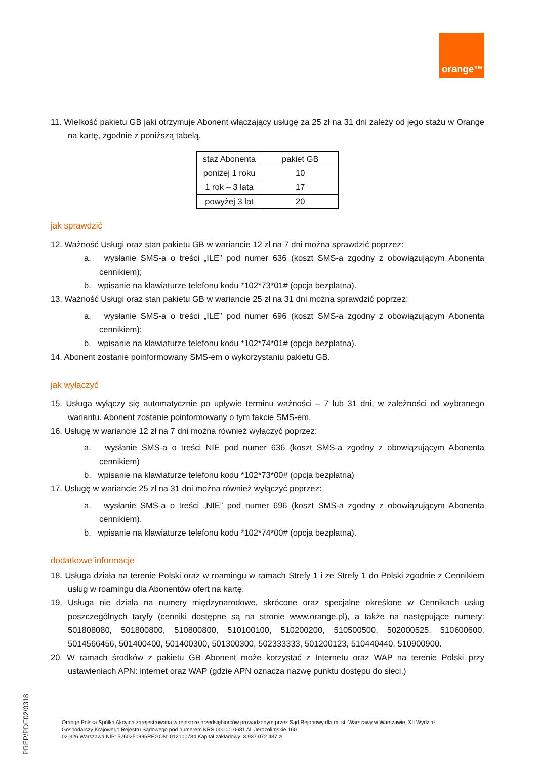orange™
11. Wielkość pakietu GB jaki otrzymuje Abonent włączający usługę za 25 zł na 31 dni zależy od jego stażu w Orange na kartę, zgodnie z poniższą tabelą.
| staż Abonenta | pakiet GB |
| poniżej 1 roku | 10 |
| 1 rok – 3 lata | 17 |
| powyżej 3 lat | 20 |
jak sprawdzić
12. Ważność Usługi oraz stan pakietu GB w wariancie 12 zł na 7 dni można sprawdzić poprzez:
a. wysłanie SMS-a o treści „ILE” pod numer 636 (koszt SMS-a zgodny z obowiązującym Abonenta cennikiem);
b. wpisanie na klawiaturze telefonu kodu *102*73*01# (opcja bezpłatna).
13. Ważność Usługi oraz stan pakietu GB w wariancie 25 zł na 31 dni można sprawdzić poprzez:
a. wysłanie SMS-a o treści „ILE” pod numer 696 (koszt SMS-a zgodny z obowiązującym Abonenta cennikiem);
b. wpisanie na klawiaturze telefonu kodu *102*74*01# (opcja bezpłatna).
14. Abonent zostanie poinformowany SMS-em o wykorzystaniu pakietu GB.
jak wyłączyć
15. Usługa wyłączy się automatycznie po upływie terminu ważności – 7 lub 31 dni, w zależności od wybranego wariantu. Abonent zostanie poinformowany o tym fakcie SMS-em.
16. Usługę w wariancie 12 zł na 7 dni można również wyłączyć poprzez:
a. wysłanie SMS-a o treści NIE pod numer 636 (koszt SMS-a zgodny z obowiązującym Abonenta cennikiem)
b. wpisanie na klawiaturze telefonu kodu *102*73*00# (opcja bezpłatna)
17. Usługę w wariancie 25 zł na 31 dni można również wyłączyć poprzez:
a. wysłanie SMS-a o treści „NIE” pod numer 696 (koszt SMS-a zgodny z obowiązującym Abonenta cennikiem).
b. wpisanie na klawiaturze telefonu kodu *102*74*00# (opcja bezpłatna).
dodatkowe informacje
18. Usługa działa na terenie Polski oraz w roamingu w ramach Strefy 1 i ze Strefy 1 do Polski zgodnie z Cennikiem usług w roamingu dla Abonentów ofert na kartę.
19. Usługa nie działa na numery międzynarodowe, skrócone oraz specjalne określone w Cennikach usług poszczególnych taryfy (cenniki dostępne są na stronie www.orange.pl), a także na następujące numery: 501808080, 501800800, 510800800, 510100100, 510200200, 510500500, 502000525, 510600600, 5014566456, 501400400, 501400300, 501300300, 502333333, 501200123, 510440440, 510900900.
20. W ramach środków z pakietu GB Abonent może korzystać z Internetu oraz WAP na terenie Polski przy ustawieniach APN: internet oraz WAP (gdzie APN oznacza nazwę punktu dostępu do sieci.)
Orange Polska Spółka Akcyjna zarejestrowana w rejestrze przedsiębiorców prowadzonym przez Sąd Rejonowy dla m. st. Warszawy w Warszawie, XII Wydział
Gospodarczy Krajowego Rejestru Sądowego pod numerem KRS 0000010681 Al. Jerozolimskie 160
02-326 Warszawa NIP: 5260250995REGON: 012100784 Kapitał zakładowy: 3.937.072.437 zł
PREP/PDF02/0318